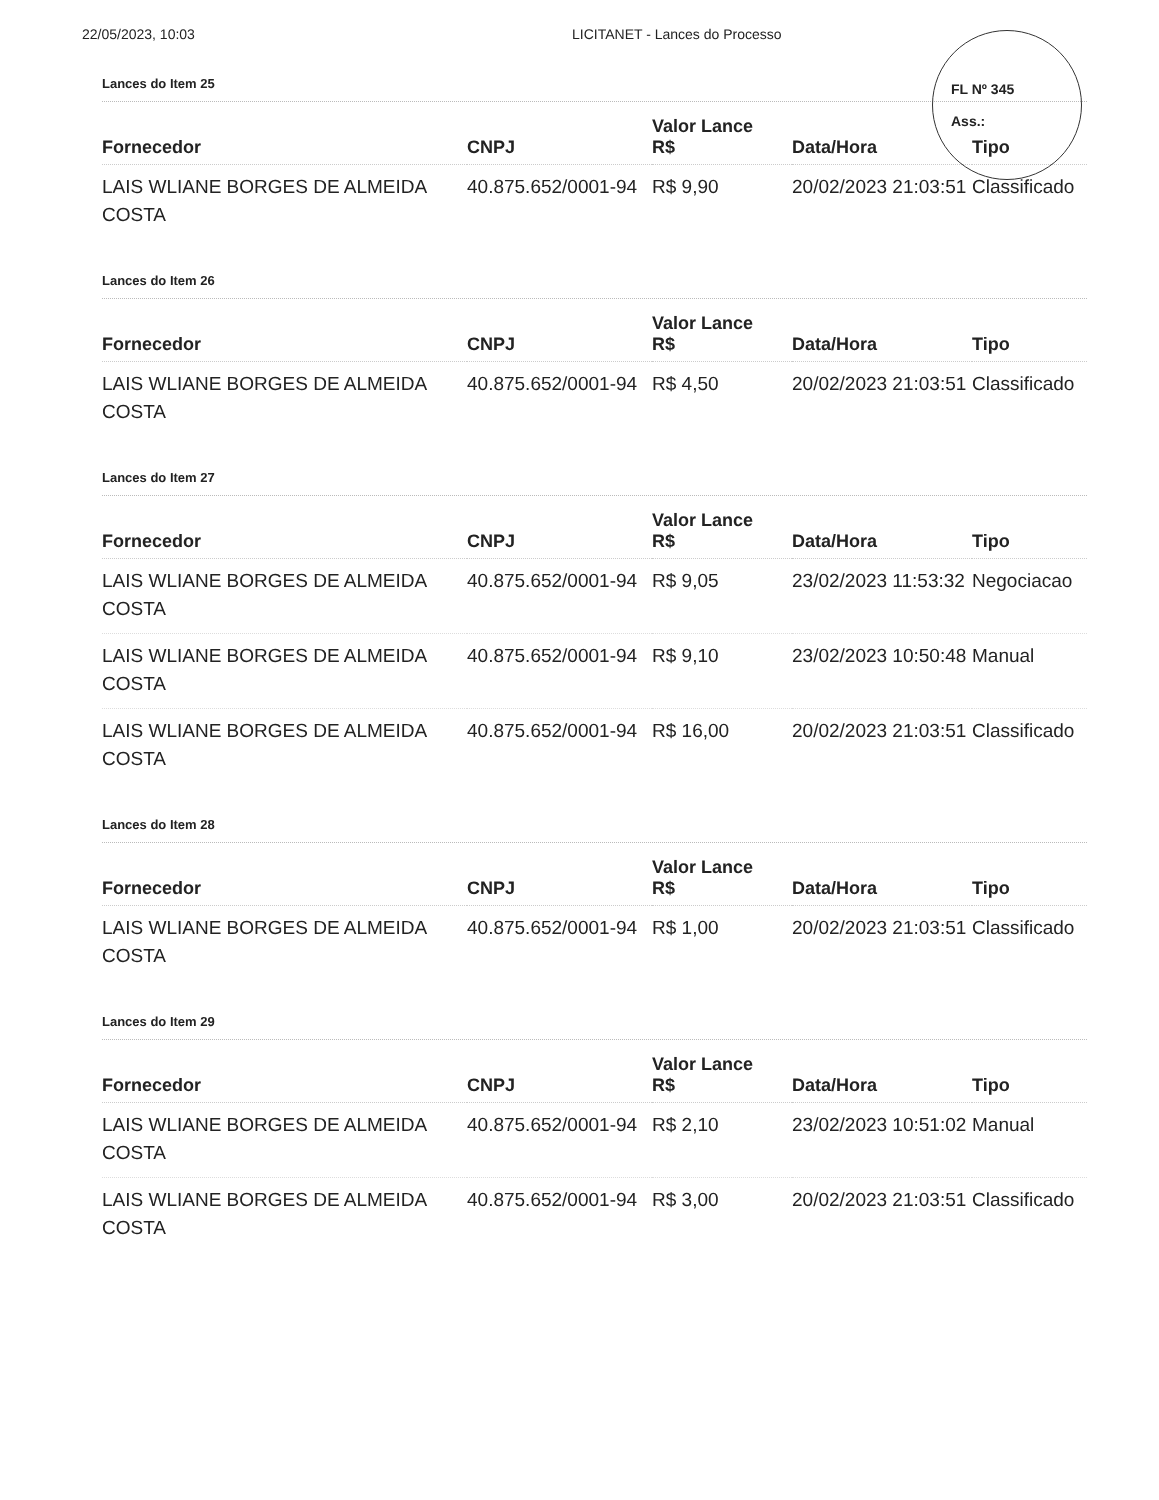22/05/2023, 10:03 LICITANET - Lances do Processo
FL Nº 345
Ass.:
Lances do Item 25
| Fornecedor | CNPJ | Valor Lance R$ | Data/Hora | Tipo |
| --- | --- | --- | --- | --- |
| LAIS WLIANE BORGES DE ALMEIDA COSTA | 40.875.652/0001-94 | R$ 9,90 | 20/02/2023 21:03:51 | Classificado |
Lances do Item 26
| Fornecedor | CNPJ | Valor Lance R$ | Data/Hora | Tipo |
| --- | --- | --- | --- | --- |
| LAIS WLIANE BORGES DE ALMEIDA COSTA | 40.875.652/0001-94 | R$ 4,50 | 20/02/2023 21:03:51 | Classificado |
Lances do Item 27
| Fornecedor | CNPJ | Valor Lance R$ | Data/Hora | Tipo |
| --- | --- | --- | --- | --- |
| LAIS WLIANE BORGES DE ALMEIDA COSTA | 40.875.652/0001-94 | R$ 9,05 | 23/02/2023 11:53:32 | Negociacao |
| LAIS WLIANE BORGES DE ALMEIDA COSTA | 40.875.652/0001-94 | R$ 9,10 | 23/02/2023 10:50:48 | Manual |
| LAIS WLIANE BORGES DE ALMEIDA COSTA | 40.875.652/0001-94 | R$ 16,00 | 20/02/2023 21:03:51 | Classificado |
Lances do Item 28
| Fornecedor | CNPJ | Valor Lance R$ | Data/Hora | Tipo |
| --- | --- | --- | --- | --- |
| LAIS WLIANE BORGES DE ALMEIDA COSTA | 40.875.652/0001-94 | R$ 1,00 | 20/02/2023 21:03:51 | Classificado |
Lances do Item 29
| Fornecedor | CNPJ | Valor Lance R$ | Data/Hora | Tipo |
| --- | --- | --- | --- | --- |
| LAIS WLIANE BORGES DE ALMEIDA COSTA | 40.875.652/0001-94 | R$ 2,10 | 23/02/2023 10:51:02 | Manual |
| LAIS WLIANE BORGES DE ALMEIDA COSTA | 40.875.652/0001-94 | R$ 3,00 | 20/02/2023 21:03:51 | Classificado |